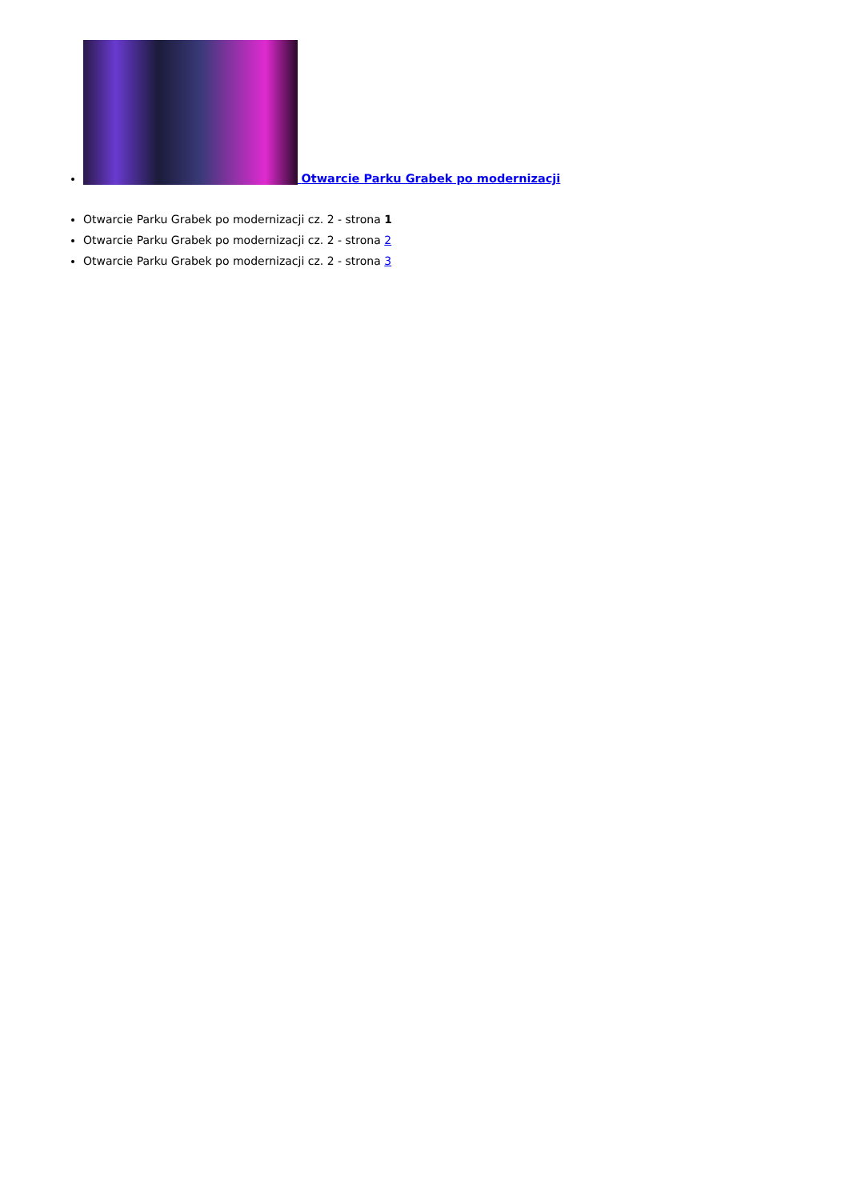Otwarcie Parku Grabek po modernizacji
Otwarcie Parku Grabek po modernizacji cz. 2 - strona 1
Otwarcie Parku Grabek po modernizacji cz. 2 - strona 2
Otwarcie Parku Grabek po modernizacji cz. 2 - strona 3